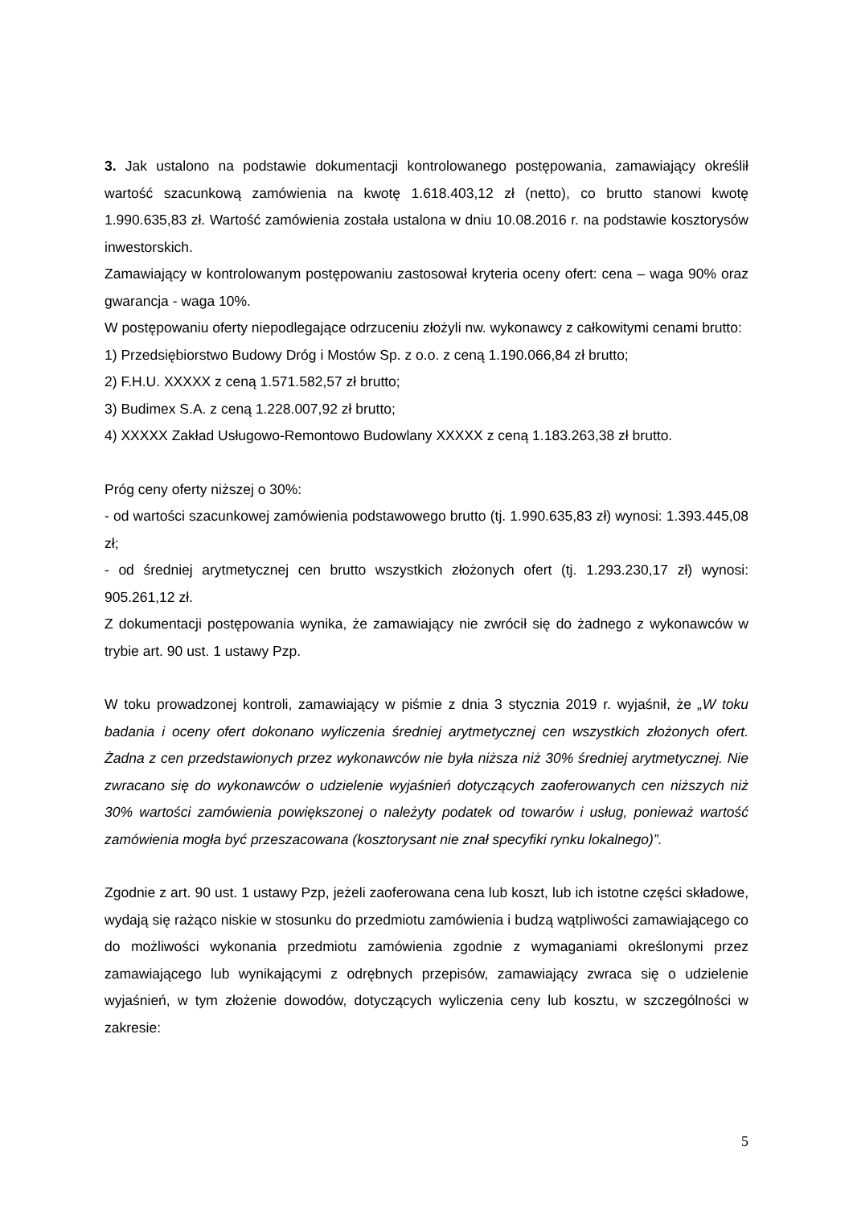3. Jak ustalono na podstawie dokumentacji kontrolowanego postępowania, zamawiający określił wartość szacunkową zamówienia na kwotę 1.618.403,12 zł (netto), co brutto stanowi kwotę 1.990.635,83 zł. Wartość zamówienia została ustalona w dniu 10.08.2016 r. na podstawie kosztorysów inwestorskich.
Zamawiający w kontrolowanym postępowaniu zastosował kryteria oceny ofert: cena – waga 90% oraz gwarancja - waga 10%.
W postępowaniu oferty niepodlegające odrzuceniu złożyli nw. wykonawcy z całkowitymi cenami brutto:
1) Przedsiębiorstwo Budowy Dróg i Mostów Sp. z o.o. z ceną 1.190.066,84 zł brutto;
2) F.H.U. XXXXX z ceną 1.571.582,57 zł brutto;
3) Budimex S.A. z ceną 1.228.007,92 zł brutto;
4) XXXXX Zakład Usługowo-Remontowo Budowlany XXXXX z ceną 1.183.263,38 zł brutto.
Próg ceny oferty niższej o 30%:
- od wartości szacunkowej zamówienia podstawowego brutto (tj. 1.990.635,83 zł) wynosi: 1.393.445,08 zł;
- od średniej arytmetycznej cen brutto wszystkich złożonych ofert (tj. 1.293.230,17 zł) wynosi: 905.261,12 zł.
Z dokumentacji postępowania wynika, że zamawiający nie zwrócił się do żadnego z wykonawców w trybie art. 90 ust. 1 ustawy Pzp.
W toku prowadzonej kontroli, zamawiający w piśmie z dnia 3 stycznia 2019 r. wyjaśnił, że „W toku badania i oceny ofert dokonano wyliczenia średniej arytmetycznej cen wszystkich złożonych ofert. Żadna z cen przedstawionych przez wykonawców nie była niższa niż 30% średniej arytmetycznej. Nie zwracano się do wykonawców o udzielenie wyjaśnień dotyczących zaoferowanych cen niższych niż 30% wartości zamówienia powiększonej o należyty podatek od towarów i usług, ponieważ wartość zamówienia mogła być przeszacowana (kosztorysant nie znał specyfiki rynku lokalnego)”.
Zgodnie z art. 90 ust. 1 ustawy Pzp, jeżeli zaoferowana cena lub koszt, lub ich istotne części składowe, wydają się rażąco niskie w stosunku do przedmiotu zamówienia i budzą wątpliwości zamawiającego co do możliwości wykonania przedmiotu zamówienia zgodnie z wymaganiami określonymi przez zamawiającego lub wynikającymi z odrębnych przepisów, zamawiający zwraca się o udzielenie wyjaśnień, w tym złożenie dowodów, dotyczących wyliczenia ceny lub kosztu, w szczególności w zakresie:
5